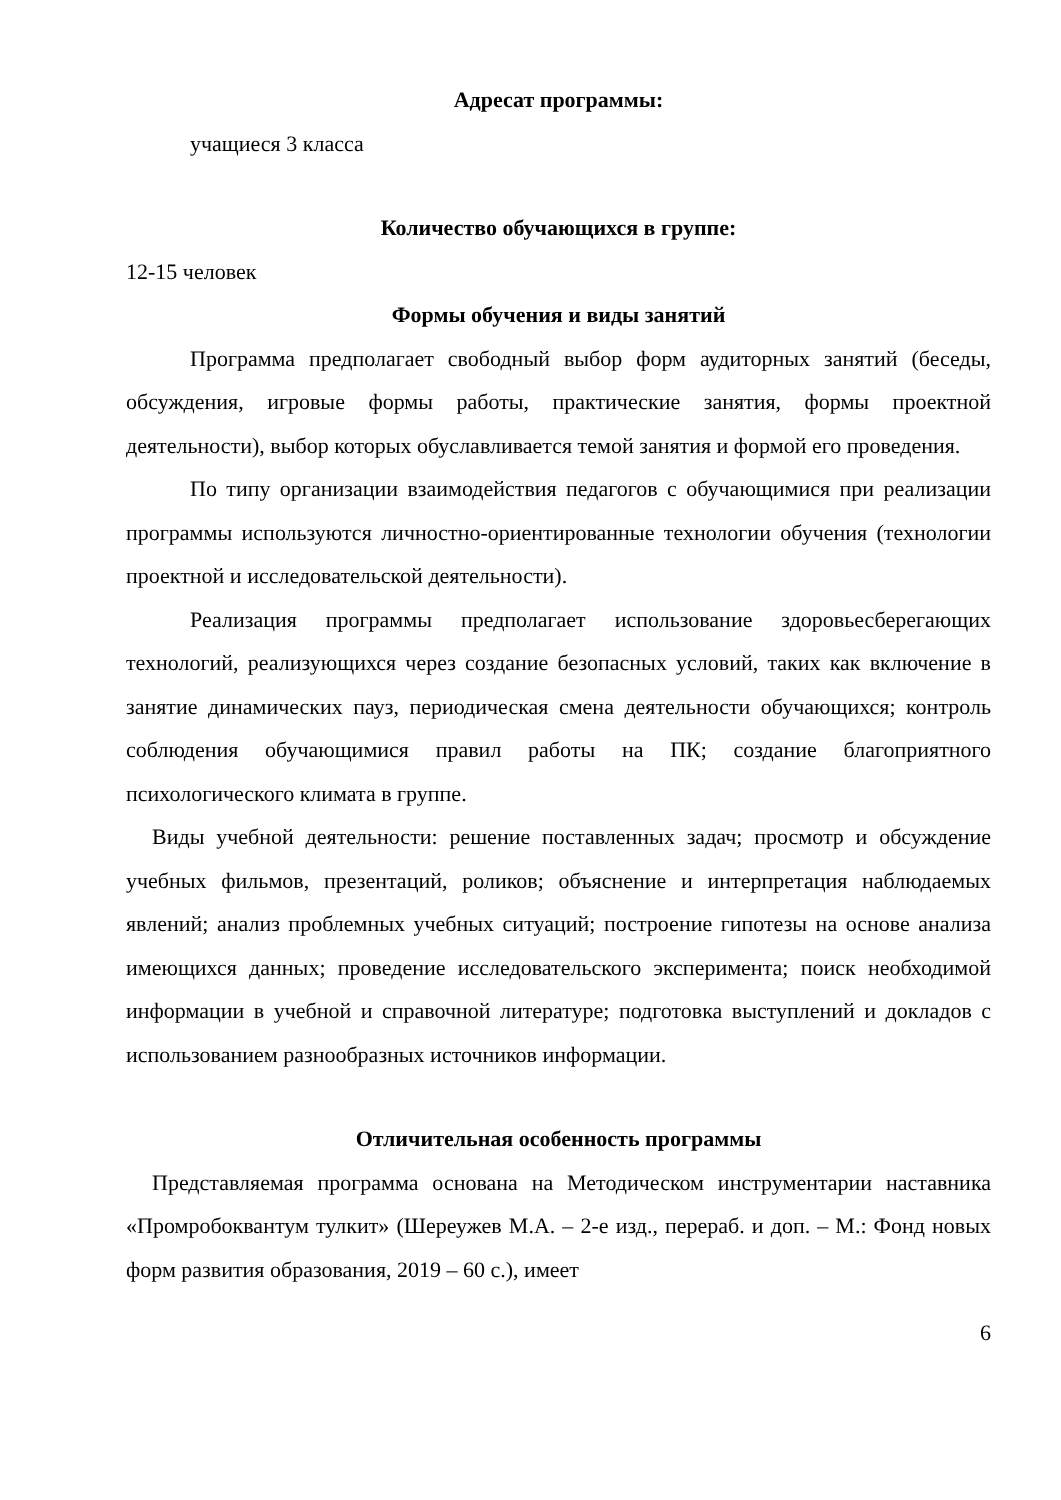Адресат программы:
учащиеся 3 класса
Количество обучающихся в группе:
12-15 человек
Формы обучения и виды занятий
Программа предполагает свободный выбор форм аудиторных занятий (беседы, обсуждения, игровые формы работы, практические занятия, формы проектной деятельности), выбор которых обуславливается темой занятия и формой его проведения.
По типу организации взаимодействия педагогов с обучающимися при реализации программы используются личностно-ориентированные технологии обучения (технологии проектной и исследовательской деятельности).
Реализация программы предполагает использование здоровьесберегающих технологий, реализующихся через создание безопасных условий, таких как включение в занятие динамических пауз, периодическая смена деятельности обучающихся; контроль соблюдения обучающимися правил работы на ПК; создание благоприятного психологического климата в группе.
Виды учебной деятельности: решение поставленных задач; просмотр и обсуждение учебных фильмов, презентаций, роликов; объяснение и интерпретация наблюдаемых явлений; анализ проблемных учебных ситуаций; построение гипотезы на основе анализа имеющихся данных; проведение исследовательского эксперимента; поиск необходимой информации в учебной и справочной литературе; подготовка выступлений и докладов с использованием разнообразных источников информации.
Отличительная особенность программы
Представляемая программа основана на Методическом инструментарии наставника «Промробоквантум тулкит» (Шереужев М.А. – 2-е изд., перераб. и доп. – М.: Фонд новых форм развития образования, 2019 – 60 с.), имеет
6